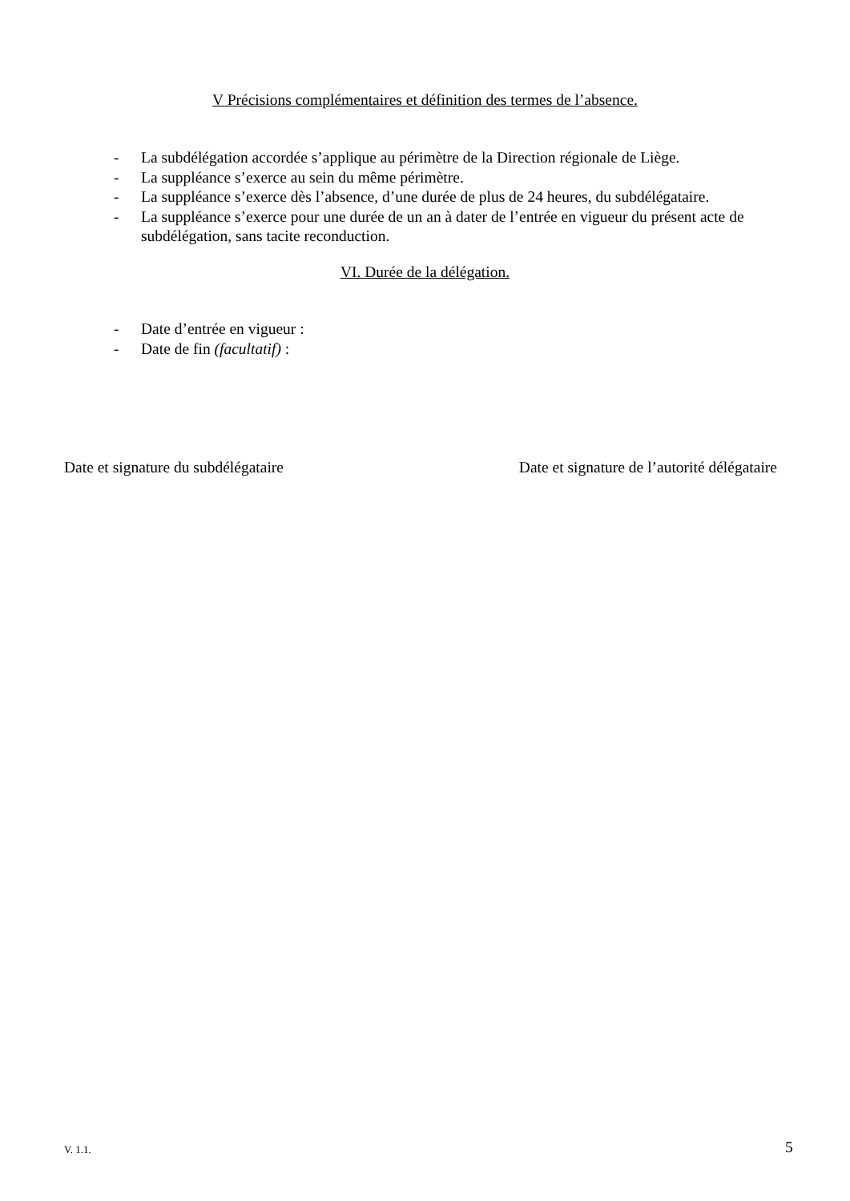V Précisions complémentaires et définition des termes de l’absence.
- La subdélégation accordée s’applique au périmètre de la Direction régionale de Liège.
- La suppléance s’exerce au sein du même périmètre.
- La suppléance s’exerce dès l’absence, d’une durée de plus de 24 heures, du subdélégataire.
- La suppléance s’exerce pour une durée de un an à dater de l’entrée en vigueur du présent acte de subdélégation, sans tacite reconduction.
VI. Durée de la délégation.
- Date d’entrée en vigueur :
- Date de fin (facultatif) :
Date et signature du subdélégataire Date et signature de l’autorité délégataire
V. 1.1. 5